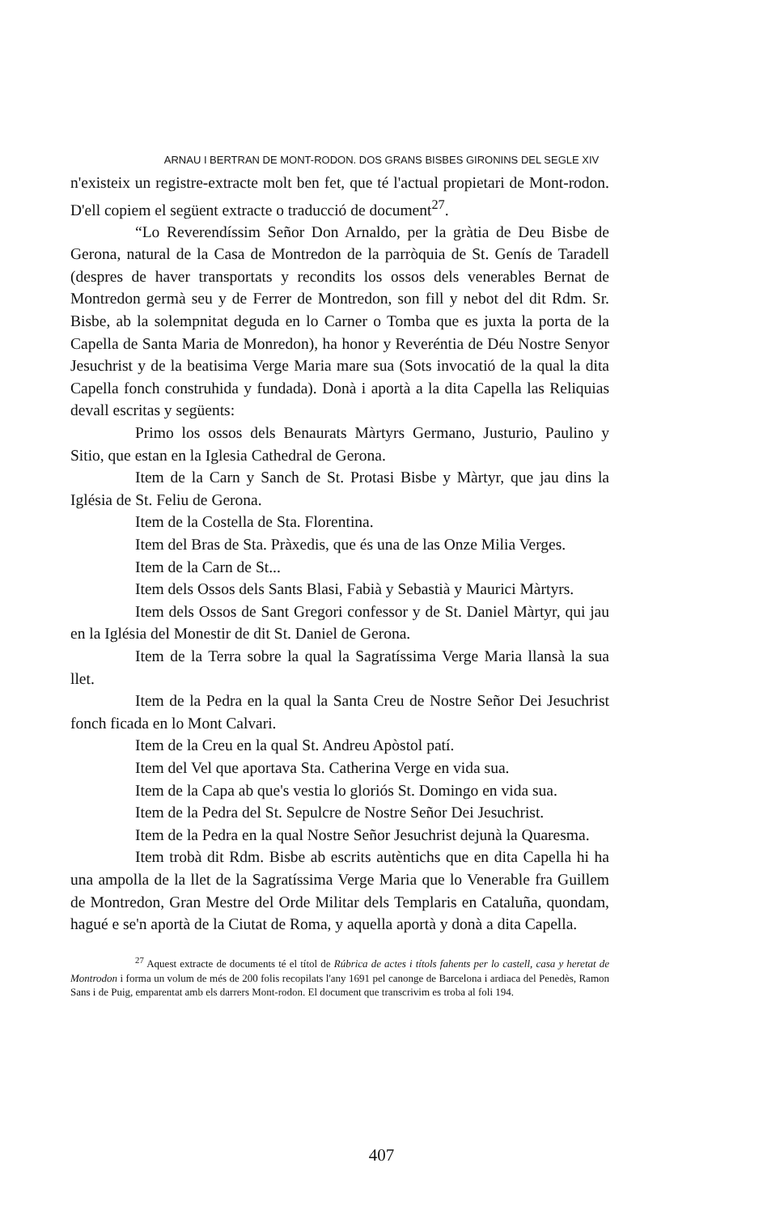ARNAU I BERTRAN DE MONT-RODON. DOS GRANS BISBES GIRONINS DEL SEGLE XIV
n'existeix un registre-extracte molt ben fet, que té l'actual propietari de Mont-rodon. D'ell copiem el següent extracte o traducció de document<sup>27</sup>.
“Lo Reverendíssim Señor Don Arnaldo, per la gràtia de Deu Bisbe de Gerona, natural de la Casa de Montredon de la parròquia de St. Genís de Taradell (despres de haver transportats y recondits los ossos dels venerables Bernat de Montredon germà seu y de Ferrer de Montredon, son fill y nebot del dit Rdm. Sr. Bisbe, ab la solempnitat deguda en lo Carner o Tomba que es juxta la porta de la Capella de Santa Maria de Monredon), ha honor y Reveréntia de Déu Nostre Senyor Jesuchrist y de la beatisima Verge Maria mare sua (Sots invocatió de la qual la dita Capella fonch construhida y fundada). Donà i aportà a la dita Capella las Reliquias devall escritas y següents:
Primo los ossos dels Benaurats Màrtyrs Germano, Justurio, Paulino y Sitio, que estan en la Iglesia Cathedral de Gerona.
Item de la Carn y Sanch de St. Protasi Bisbe y Màrtyr, que jau dins la Iglésia de St. Feliu de Gerona.
Item de la Costella de Sta. Florentina.
Item del Bras de Sta. Pràxedis, que és una de las Onze Milia Verges.
Item de la Carn de St...
Item dels Ossos dels Sants Blasi, Fabià y Sebastià y Maurici Màrtyrs.
Item dels Ossos de Sant Gregori confessor y de St. Daniel Màrtyr, qui jau en la Iglésia del Monestir de dit St. Daniel de Gerona.
Item de la Terra sobre la qual la Sagratíssima Verge Maria llansà la sua llet.
Item de la Pedra en la qual la Santa Creu de Nostre Señor Dei Jesuchrist fonch ficada en lo Mont Calvari.
Item de la Creu en la qual St. Andreu Apòstol patí.
Item del Vel que aportava Sta. Catherina Verge en vida sua.
Item de la Capa ab que's vestia lo gloriós St. Domingo en vida sua.
Item de la Pedra del St. Sepulcre de Nostre Señor Dei Jesuchrist.
Item de la Pedra en la qual Nostre Señor Jesuchrist dejunà la Quaresma.
Item trobà dit Rdm. Bisbe ab escrits autèntichs que en dita Capella hi ha una ampolla de la llet de la Sagratíssima Verge Maria que lo Venerable fra Guillem de Montredon, Gran Mestre del Orde Militar dels Templaris en Cataluña, quondam, hagué e se'n aportà de la Ciutat de Roma, y aquella aportà y donà a dita Capella.
<sup>27</sup> Aquest extracte de documents té el títol de Rúbrica de actes i títols fahents per lo castell, casa y heretat de Montrodon i forma un volum de més de 200 folis recopilats l'any 1691 pel canonge de Barcelona i ardiaca del Penedès, Ramon Sans i de Puig, emparentat amb els darrers Mont-rodon. El document que transcrivim es troba al foli 194.
407